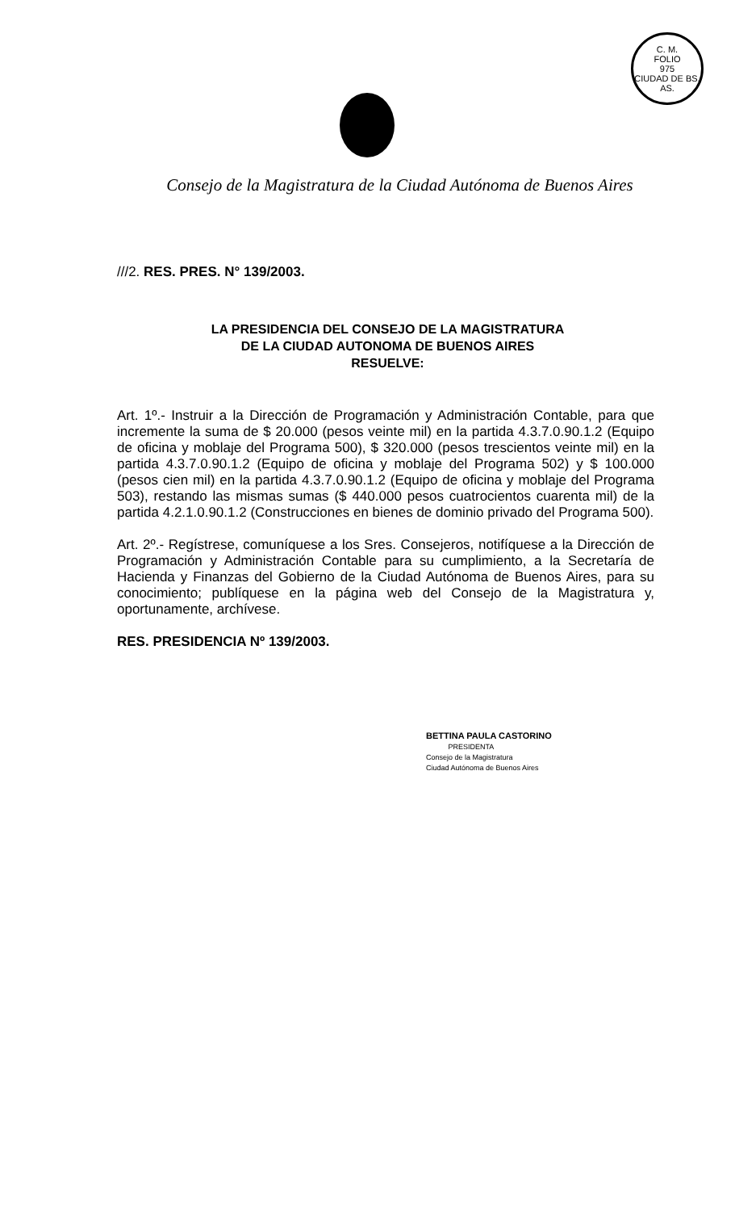C. M.
FOLIO
975
CIUDAD DE BS. AS.
Consejo de la Magistratura de la Ciudad Autónoma de Buenos Aires
///2. RES. PRES. N° 139/2003.
LA PRESIDENCIA DEL CONSEJO DE LA MAGISTRATURA
DE LA CIUDAD AUTONOMA DE BUENOS AIRES
RESUELVE:
Art. 1º.- Instruir a la Dirección de Programación y Administración Contable, para que incremente la suma de $ 20.000 (pesos veinte mil) en la partida 4.3.7.0.90.1.2 (Equipo de oficina y moblaje del Programa 500), $ 320.000 (pesos trescientos veinte mil) en la partida 4.3.7.0.90.1.2 (Equipo de oficina y moblaje del Programa 502) y $ 100.000 (pesos cien mil) en la partida 4.3.7.0.90.1.2 (Equipo de oficina y moblaje del Programa 503), restando las mismas sumas ($ 440.000 pesos cuatrocientos cuarenta mil) de la partida 4.2.1.0.90.1.2 (Construcciones en bienes de dominio privado del Programa 500).
Art. 2º.- Regístrese, comuníquese a los Sres. Consejeros, notifíquese a la Dirección de Programación y Administración Contable para su cumplimiento, a la Secretaría de Hacienda y Finanzas del Gobierno de la Ciudad Autónoma de Buenos Aires, para su conocimiento; publíquese en la página web del Consejo de la Magistratura y, oportunamente, archívese.
RES. PRESIDENCIA Nº 139/2003.
BETTINA PAULA CASTORINO
PRESIDENTA
Consejo de la Magistratura
Ciudad Autónoma de Buenos Aires